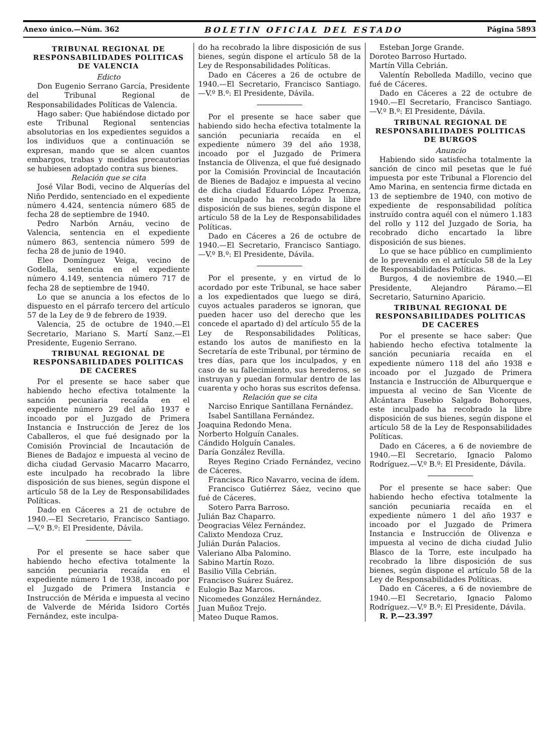Anexo único.—Núm. 362 BOLETIN OFICIAL DEL ESTADO Página 5893
TRIBUNAL REGIONAL DE RESPONSABILIDADES POLITICAS DE VALENCIA
Edicto
Don Eugenio Serrano García, Presidente del Tribunal Regional de Responsabilidades Políticas de Valencia.
Hago saber: Que habiéndose dictado por este Tribunal Regional sentencias absolutorias en los expedientes seguidos a los individuos que a continuación se expresan, mando que se alcen cuantos embargos, trabas y medidas precautorias se hubiesen adoptado contra sus bienes.
Relación que se cita
José Vilar Bodi, vecino de Alquerías del Niño Perdido, sentenciado en el expediente número 4.424, sentencia número 685 de fecha 28 de septiembre de 1940.
Pedro Narbón Arnáu, vecino de Valencia, sentencia en el expediente número 863, sentencia número 599 de fecha 28 de junio de 1940.
Eleo Domínguez Veiga, vecino de Godella, sentencia en el expediente número 4.149, sentencia número 717 de fecha 28 de septiembre de 1940.
Lo que se anuncia a los efectos de lo dispuesto en el párrafo tercero del artículo 57 de la Ley de 9 de febrero de 1939.
Valencia, 25 de octubre de 1940.—El Secretario, Mariano S. Martí Sanz.—El Presidente, Eugenio Serrano.
TRIBUNAL REGIONAL DE RESPONSABILIDADES POLITICAS DE CACERES
Por el presente se hace saber que habiendo hecho efectiva totalmente la sanción pecuniaria recaída en el expediente número 29 del año 1937 e incoado por el Juzgado de Primera Instancia e Instrucción de Jerez de los Caballeros, el que fué designado por la Comisión Provincial de Incautación de Bienes de Badajoz e impuesta al vecino de dicha ciudad Gervasio Macarro Macarro, este inculpado ha recobrado la libre disposición de sus bienes, según dispone el artículo 58 de la Ley de Responsabilidades Políticas.
Dado en Cáceres a 21 de octubre de 1940.—El Secretario, Francisco Santiago.—V.º B.º: El Presidente, Dávila.
Por el presente se hace saber que habiendo hecho efectiva totalmente la sanción pecuniaria recaída en el expediente número 1 de 1938, incoado por el Juzgado de Primera Instancia e Instrucción de Mérida e impuesta al vecino de Valverde de Mérida Isidoro Cortés Fernández, este inculpa-
do ha recobrado la libre disposición de sus bienes, según dispone el artículo 58 de la Ley de Responsabilidades Políticas.
Dado en Cáceres a 26 de octubre de 1940.—El Secretario, Francisco Santiago.—V.º B.º: El Presidente, Dávila.
Por el presente se hace saber que habiendo sido hecha efectiva totalmente la sanción pecuniaria recaída en el expediente número 39 del año 1938, incoado por el Juzgado de Primera Instancia de Olivenza, el que fué designado por la Comisión Provincial de Incautación de Bienes de Badajoz e impuesta al vecino de dicha ciudad Eduardo López Proenza, este inculpado ha recobrado la libre disposición de sus bienes, según dispone el artículo 58 de la Ley de Responsabilidades Políticas.
Dado en Cáceres a 26 de octubre de 1940.—El Secretario, Francisco Santiago.—V.º B.º: El Presidente, Dávila.
Por el presente, y en virtud de lo acordado por este Tribunal, se hace saber a los expedientados que luego se dirá, cuyos actuales paraderos se ignoran, que pueden hacer uso del derecho que les concede el apartado d) del artículo 55 de la Ley de Responsabilidades Políticas, estando los autos de manifiesto en la Secretaría de este Tribunal, por término de tres días, para que los inculpados, y en caso de su fallecimiento, sus herederos, se instruyan y puedan formular dentro de las cuarenta y ocho horas sus escritos defensa.
Relación que se cita
Narciso Enrique Santillana Fernández.
Isabel Santillana Fernández.
Joaquina Redondo Mena.
Norberto Holguín Canales.
Cándido Holguín Canales.
Daría González Revilla.
Reyes Regino Criado Fernández, vecino de Cáceres.
Francisca Rico Navarro, vecina de ídem.
Francisco Gutiérrez Sáez, vecino que fué de Cáceres.
Sotero Parra Barroso.
Julián Baz Chaparro.
Deogracias Vélez Fernández.
Calixto Mendoza Cruz.
Julián Durán Palacios.
Valeriano Alba Palomino.
Sabino Martín Rozo.
Basilio Villa Cebrián.
Francisco Suárez Suárez.
Eulogio Baz Marcos.
Nicomedes González Hernández.
Juan Muñoz Trejo.
Mateo Duque Ramos.
Esteban Jorge Grande.
Doroteo Barroso Hurtado.
Martín Villa Cebrián.
Valentín Rebolleda Madillo, vecino que fué de Cáceres.
Dado en Cáceres a 22 de octubre de 1940.—El Secretario, Francisco Santiago.—V.º B.º: El Presidente, Dávila.
TRIBUNAL REGIONAL DE RESPONSABILIDADES POLITICAS DE BURGOS
Anuncio
Habiendo sido satisfecha totalmente la sanción de cinco mil pesetas que le fué impuesta por este Tribunal a Florencio del Amo Marina, en sentencia firme dictada en 13 de septiembre de 1940, con motivo de expediente de responsabilidad política instruído contra aquél con el número 1.183 del rollo y 112 del Juzgado de Soria, ha recobrado dicho encartado la libre disposición de sus bienes.
Lo que se hace público en cumplimiento de lo prevenido en el artículo 58 de la Ley de Responsabilidades Políticas.
Burgos, 4 de noviembre de 1940.—El Presidente, Alejandro Páramo.—El Secretario, Saturnino Aparicio.
TRIBUNAL REGIONAL DE RESPONSABILIDADES POLITICAS DE CACERES
Por el presente se hace saber: Que habiendo hecho efectiva totalmente la sanción pecuniaria recaída en el expediente número 118 del año 1938 e incoado por el Juzgado de Primera Instancia e Instrucción de Alburquerque e impuesta al vecino de San Vicente de Alcántara Eusebio Salgado Bohorques, este inculpado ha recobrado la libre disposición de sus bienes, según dispone el artículo 58 de la Ley de Responsabilidades Políticas.
Dado en Cáceres, a 6 de noviembre de 1940.—El Secretario, Ignacio Palomo Rodríguez.—V.º B.º: El Presidente, Dávila.
Por el presente se hace saber: Que habiendo hecho efectiva totalmente la sanción pecuniaria recaída en el expediente número 1 del año 1937 e incoado por el Juzgado de Primera Instancia e Instrucción de Olivenza e impuesta al vecino de dicha ciudad Julio Blasco de la Torre, este inculpado ha recobrado la libre disposición de sus bienes, según dispone el artículo 58 de la Ley de Responsabilidades Políticas.
Dado en Cáceres, a 6 de noviembre de 1940.—El Secretario, Ignacio Palomo Rodríguez.—V.º B.º: El Presidente, Dávila.
R. P.—23.397